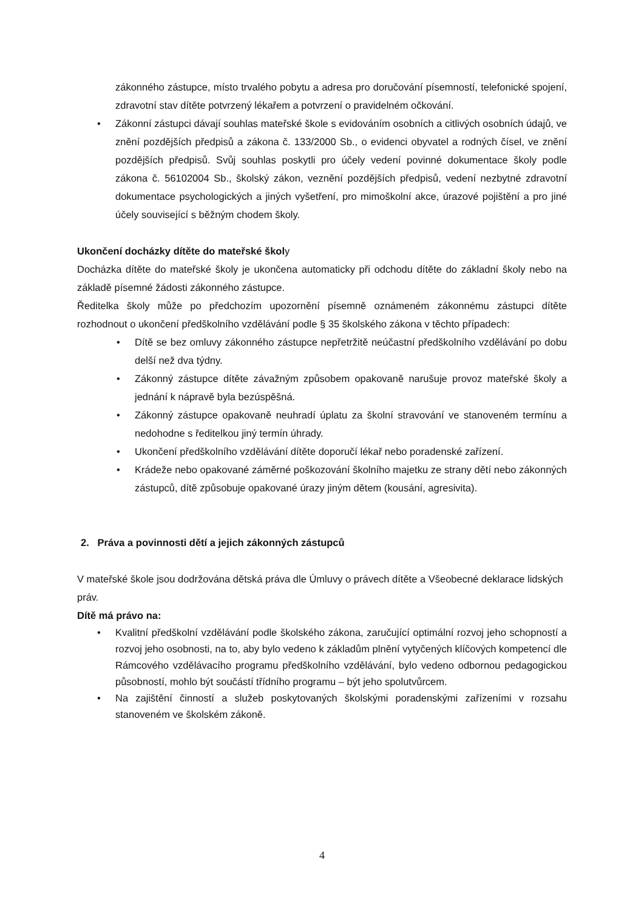zákonného zástupce, místo trvalého pobytu a adresa pro doručování písemností, telefonické spojení, zdravotní stav dítěte potvrzený lékařem a potvrzení o pravidelném očkování.
• Zákonní zástupci dávají souhlas mateřské škole s evidováním osobních a citlivých osobních údajů, ve znění pozdějších předpisů a zákona č. 133/2000 Sb., o evidenci obyvatel a rodných čísel, ve znění pozdějších předpisů. Svůj souhlas poskytli pro účely vedení povinné dokumentace školy podle zákona č. 56102004 Sb., školský zákon, veznění pozdějších předpisů, vedení nezbytné zdravotní dokumentace psychologických a jiných vyšetření, pro mimoškolní akce, úrazové pojištění a pro jiné účely související s běžným chodem školy.
Ukončení docházky dítěte do mateřské školy
Docházka dítěte do mateřské školy je ukončena automaticky při odchodu dítěte do základní školy nebo na základě písemné žádosti zákonného zástupce.
Ředitelka školy může po předchozím upozornění písemně oznámeném zákonnému zástupci dítěte rozhodnout o ukončení předškolního vzdělávání podle § 35 školského zákona v těchto případech:
• Dítě se bez omluvy zákonného zástupce nepřetržitě neúčastní předškolního vzdělávání po dobu delší než dva týdny.
• Zákonný zástupce dítěte závažným způsobem opakovaně narušuje provoz mateřské školy a jednání k nápravě byla bezúspěšná.
• Zákonný zástupce opakovaně neuhradí úplatu za školní stravování ve stanoveném termínu a nedohodne s ředitelkou jiný termín úhrady.
• Ukončení předškolního vzdělávání dítěte doporučí lékař nebo poradenské zařízení.
• Krádeže nebo opakované záměrné poškozování školního majetku ze strany dětí nebo zákonných zástupců, dítě způsobuje opakované úrazy jiným dětem (kousání, agresivita).
2. Práva a povinnosti dětí a jejich zákonných zástupců
V mateřské škole jsou dodržována dětská práva dle Úmluvy o právech dítěte a Všeobecné deklarace lidských práv.
Dítě má právo na:
• Kvalitní předškolní vzdělávání podle školského zákona, zaručující optimální rozvoj jeho schopností a rozvoj jeho osobnosti, na to, aby bylo vedeno k základům plnění vytyčených klíčových kompetencí dle Rámcového vzdělávacího programu předškolního vzdělávání, bylo vedeno odbornou pedagogickou působností, mohlo být součástí třídního programu – být jeho spolutvůrcem.
• Na zajištění činností a služeb poskytovaných školskými poradenskými zařízeními v rozsahu stanoveném ve školském zákoně.
4